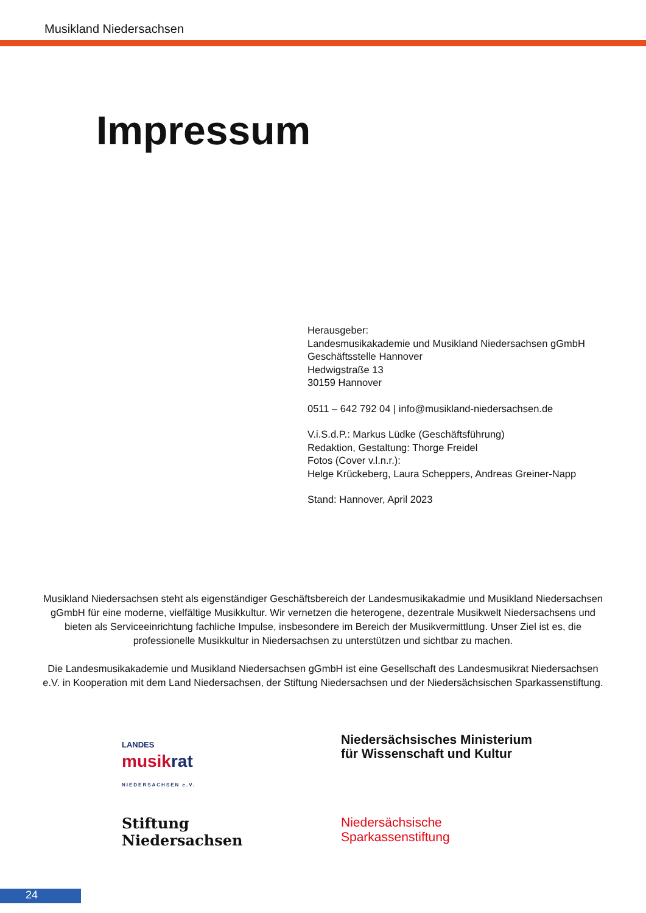Musikland Niedersachsen
Impressum
Herausgeber:
Landesmusikakademie und Musikland Niedersachsen gGmbH
Geschäftsstelle Hannover
Hedwigstraße 13
30159 Hannover
0511 – 642 792 04 | info@musikland-niedersachsen.de
V.i.S.d.P.: Markus Lüdke (Geschäftsführung)
Redaktion, Gestaltung: Thorge Freidel
Fotos (Cover v.l.n.r.):
Helge Krückeberg, Laura Scheppers, Andreas Greiner-Napp
Stand: Hannover, April 2023
Musikland Niedersachsen steht als eigenständiger Geschäftsbereich der Landesmusikakadmie und Musikland Niedersachsen gGmbH für eine moderne, vielfältige Musikkultur. Wir vernetzen die heterogene, dezentrale Musikwelt Niedersachsens und bieten als Serviceeinrichtung fachliche Impulse, insbesondere im Bereich der Musikvermittlung. Unser Ziel ist es, die professionelle Musikkultur in Niedersachsen zu unterstützen und sichtbar zu machen.
Die Landesmusikakademie und Musikland Niedersachsen gGmbH ist eine Gesellschaft des Landesmusikrat Niedersachsen e.V. in Kooperation mit dem Land Niedersachsen, der Stiftung Niedersachsen und der Niedersächsischen Sparkassenstiftung.
LANDES
musikrat
NIEDERSACHSEN e.V.
Niedersächsisches Ministerium
für Wissenschaft und Kultur
Stiftung
Niedersachsen
Niedersächsische
Sparkassenstiftung
24